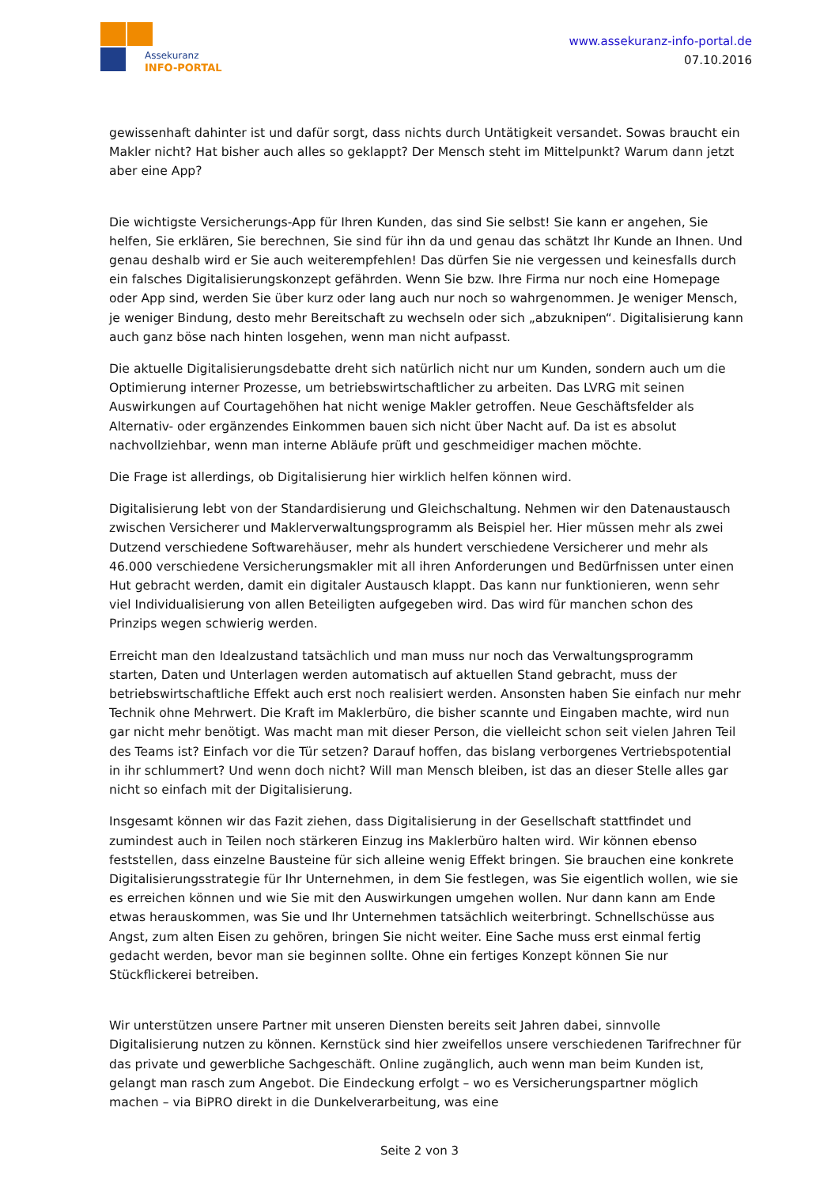Assekuranz
INFO-PORTAL
www.assekuranz-info-portal.de
07.10.2016
gewissenhaft dahinter ist und dafür sorgt, dass nichts durch Untätigkeit versandet. Sowas braucht ein Makler nicht? Hat bisher auch alles so geklappt? Der Mensch steht im Mittelpunkt? Warum dann jetzt aber eine App?
Die wichtigste Versicherungs-App für Ihren Kunden, das sind Sie selbst! Sie kann er angehen, Sie helfen, Sie erklären, Sie berechnen, Sie sind für ihn da und genau das schätzt Ihr Kunde an Ihnen. Und genau deshalb wird er Sie auch weiterempfehlen! Das dürfen Sie nie vergessen und keinesfalls durch ein falsches Digitalisierungskonzept gefährden. Wenn Sie bzw. Ihre Firma nur noch eine Homepage oder App sind, werden Sie über kurz oder lang auch nur noch so wahrgenommen. Je weniger Mensch, je weniger Bindung, desto mehr Bereitschaft zu wechseln oder sich „abzuknipen“. Digitalisierung kann auch ganz böse nach hinten losgehen, wenn man nicht aufpasst.
Die aktuelle Digitalisierungsdebatte dreht sich natürlich nicht nur um Kunden, sondern auch um die Optimierung interner Prozesse, um betriebswirtschaftlicher zu arbeiten. Das LVRG mit seinen Auswirkungen auf Courtagehöhen hat nicht wenige Makler getroffen. Neue Geschäftsfelder als Alternativ- oder ergänzendes Einkommen bauen sich nicht über Nacht auf. Da ist es absolut nachvollziehbar, wenn man interne Abläufe prüft und geschmeidiger machen möchte.
Die Frage ist allerdings, ob Digitalisierung hier wirklich helfen können wird.
Digitalisierung lebt von der Standardisierung und Gleichschaltung. Nehmen wir den Datenaustausch zwischen Versicherer und Maklerverwaltungsprogramm als Beispiel her. Hier müssen mehr als zwei Dutzend verschiedene Softwarehäuser, mehr als hundert verschiedene Versicherer und mehr als 46.000 verschiedene Versicherungsmakler mit all ihren Anforderungen und Bedürfnissen unter einen Hut gebracht werden, damit ein digitaler Austausch klappt. Das kann nur funktionieren, wenn sehr viel Individualisierung von allen Beteiligten aufgegeben wird. Das wird für manchen schon des Prinzips wegen schwierig werden.
Erreicht man den Idealzustand tatsächlich und man muss nur noch das Verwaltungsprogramm starten, Daten und Unterlagen werden automatisch auf aktuellen Stand gebracht, muss der betriebswirtschaftliche Effekt auch erst noch realisiert werden. Ansonsten haben Sie einfach nur mehr Technik ohne Mehrwert. Die Kraft im Maklerbüro, die bisher scannte und Eingaben machte, wird nun gar nicht mehr benötigt. Was macht man mit dieser Person, die vielleicht schon seit vielen Jahren Teil des Teams ist? Einfach vor die Tür setzen? Darauf hoffen, das bislang verborgenes Vertriebspotential in ihr schlummert? Und wenn doch nicht? Will man Mensch bleiben, ist das an dieser Stelle alles gar nicht so einfach mit der Digitalisierung.
Insgesamt können wir das Fazit ziehen, dass Digitalisierung in der Gesellschaft stattfindet und zumindest auch in Teilen noch stärkeren Einzug ins Maklerbüro halten wird. Wir können ebenso feststellen, dass einzelne Bausteine für sich alleine wenig Effekt bringen. Sie brauchen eine konkrete Digitalisierungsstrategie für Ihr Unternehmen, in dem Sie festlegen, was Sie eigentlich wollen, wie sie es erreichen können und wie Sie mit den Auswirkungen umgehen wollen. Nur dann kann am Ende etwas herauskommen, was Sie und Ihr Unternehmen tatsächlich weiterbringt. Schnellschüsse aus Angst, zum alten Eisen zu gehören, bringen Sie nicht weiter. Eine Sache muss erst einmal fertig gedacht werden, bevor man sie beginnen sollte. Ohne ein fertiges Konzept können Sie nur Stückflickerei betreiben.
Wir unterstützen unsere Partner mit unseren Diensten bereits seit Jahren dabei, sinnvolle Digitalisierung nutzen zu können. Kernstück sind hier zweifellos unsere verschiedenen Tarifrechner für das private und gewerbliche Sachgeschäft. Online zugänglich, auch wenn man beim Kunden ist, gelangt man rasch zum Angebot. Die Eindeckung erfolgt – wo es Versicherungspartner möglich machen – via BiPRO direkt in die Dunkelverarbeitung, was eine
Seite 2 von 3